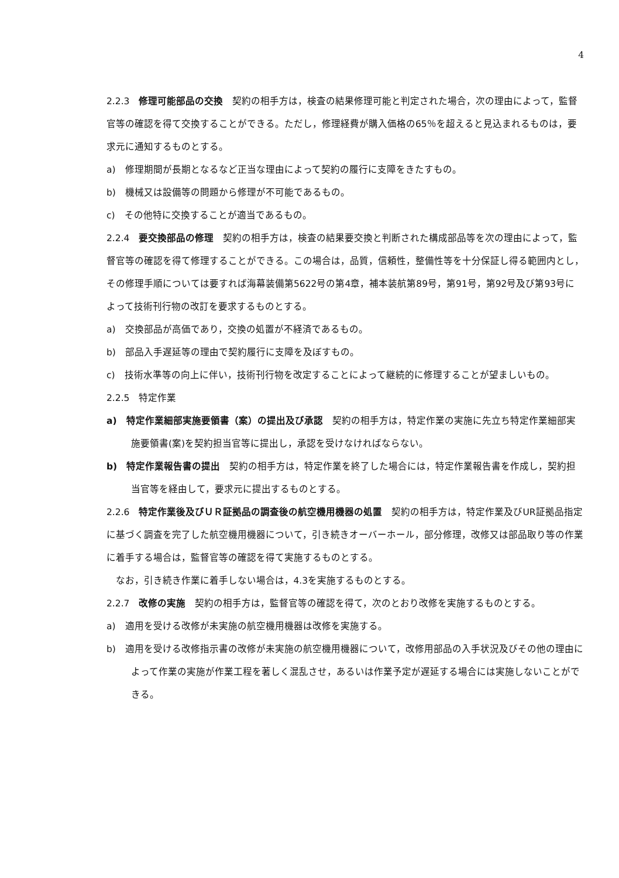4
2.2.3　修理可能部品の交換　契約の相手方は，検査の結果修理可能と判定された場合，次の理由によって，監督官等の確認を得て交換することができる。ただし，修理経費が購入価格の65％を超えると見込まれるものは，要求元に通知するものとする。
a)　修理期間が長期となるなど正当な理由によって契約の履行に支障をきたすもの。
b)　機械又は設備等の問題から修理が不可能であるもの。
c)　その他特に交換することが適当であるもの。
2.2.4　要交換部品の修理　契約の相手方は，検査の結果要交換と判断された構成部品等を次の理由によって，監督官等の確認を得て修理することができる。この場合は，品質，信頼性，整備性等を十分保証し得る範囲内とし，その修理手順については要すれば海幕装備第5622号の第4章，補本装航第89号，第91号，第92号及び第93号によって技術刊行物の改訂を要求するものとする。
a)　交換部品が高価であり，交換の処置が不経済であるもの。
b)　部品入手遅延等の理由で契約履行に支障を及ぼすもの。
c)　技術水準等の向上に伴い，技術刊行物を改定することによって継続的に修理することが望ましいもの。
2.2.5　特定作業
a)　特定作業細部実施要領書（案）の提出及び承認　契約の相手方は，特定作業の実施に先立ち特定作業細部実施要領書(案)を契約担当官等に提出し，承認を受けなければならない。
b)　特定作業報告書の提出　契約の相手方は，特定作業を終了した場合には，特定作業報告書を作成し，契約担当官等を経由して，要求元に提出するものとする。
2.2.6　特定作業後及びＵＲ証拠品の調査後の航空機用機器の処置　契約の相手方は，特定作業及びUR証拠品指定に基づく調査を完了した航空機用機器について，引き続きオーバーホール，部分修理，改修又は部品取り等の作業に着手する場合は，監督官等の確認を得て実施するものとする。
なお，引き続き作業に着手しない場合は，4.3を実施するものとする。
2.2.7　改修の実施　契約の相手方は，監督官等の確認を得て，次のとおり改修を実施するものとする。
a)　適用を受ける改修が未実施の航空機用機器は改修を実施する。
b)　適用を受ける改修指示書の改修が未実施の航空機用機器について，改修用部品の入手状況及びその他の理由によって作業の実施が作業工程を著しく混乱させ，あるいは作業予定が遅延する場合には実施しないことができる。